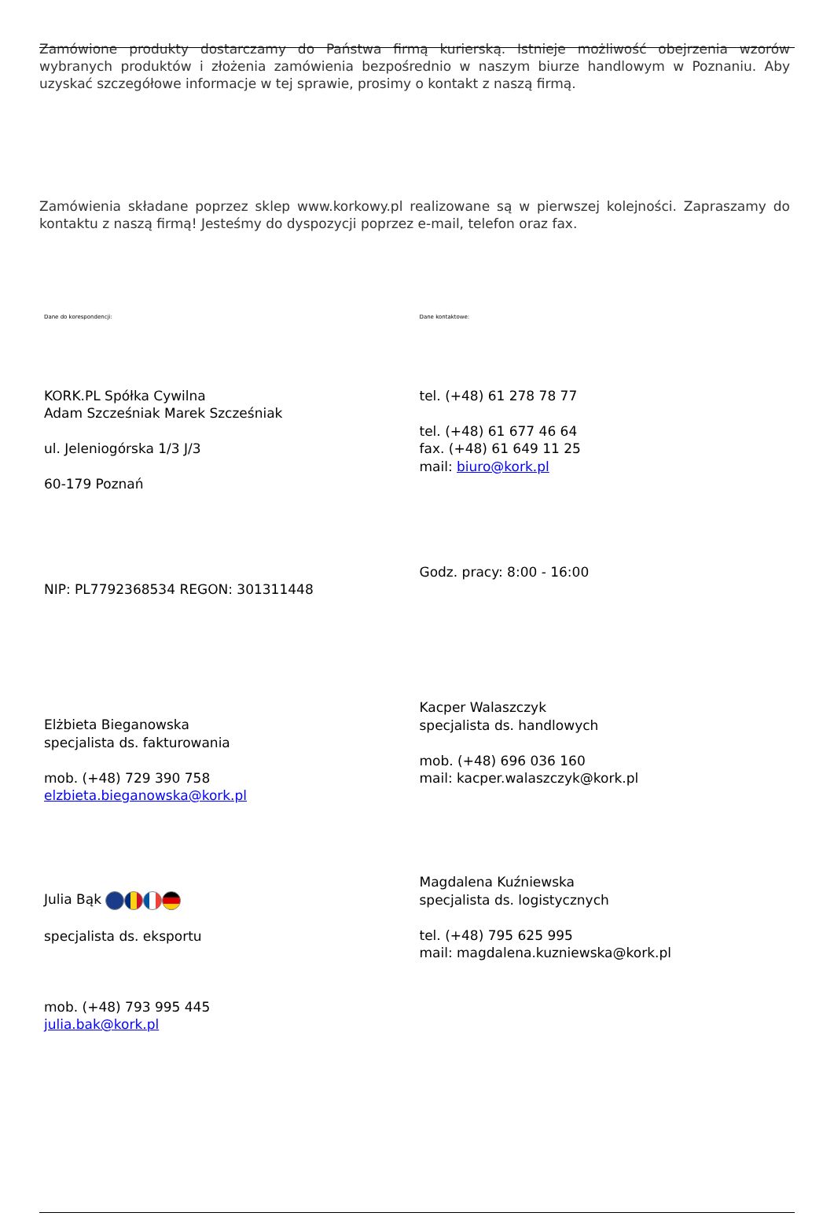Zamówione produkty dostarczamy do Państwa firmą kurierską. Istnieje możliwość obejrzenia wzorów wybranych produktów i złożenia zamówienia bezpośrednio w naszym biurze handlowym w Poznaniu. Aby uzyskać szczegółowe informacje w tej sprawie, prosimy o kontakt z naszą firmą.
Zamówienia składane poprzez sklep www.korkowy.pl realizowane są w pierwszej kolejności. Zapraszamy do kontaktu z naszą firmą! Jesteśmy do dyspozycji poprzez e-mail, telefon oraz fax.
| Dane do korespondencji: | Dane kontaktowe: |
| KORK.PL Spółka Cywilna Adam Szcześniak Marek Szcześniak ul. Jeleniogórska 1/3 J/3 60-179 Poznań | tel. (+48) 61 278 78 77 tel. (+48) 61 677 46 64 fax. (+48) 61 649 11 25 mail: biuro@kork.pl |
| NIP: PL7792368534 REGON: 301311448 | Godz. pracy: 8:00 - 16:00 |
| Elżbieta Bieganowska specjalista ds. fakturowania mob. (+48) 729 390 758 elzbieta.bieganowska@kork.pl | Kacper Walaszczyk specjalista ds. handlowych mob. (+48) 696 036 160 mail: kacper.walaszczyk@kork.pl |
| Julia Bąk specjalista ds. eksportu mob. (+48) 793 995 445 julia.bak@kork.pl | Magdalena Kuźniewska specjalista ds. logistycznych tel. (+48) 795 625 995 mail: magdalena.kuzniewska@kork.pl |